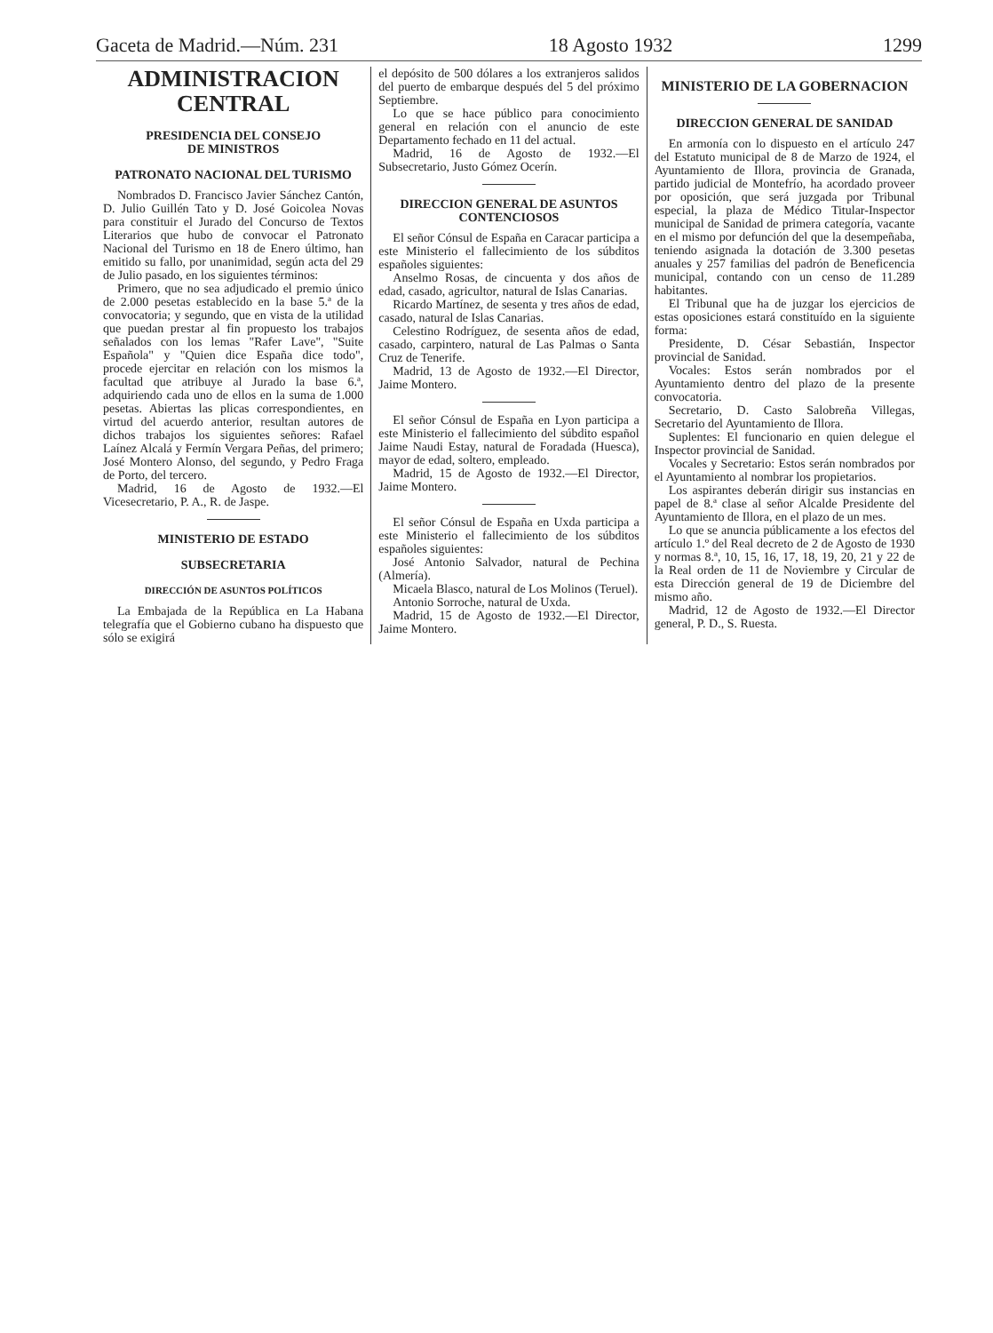Gaceta de Madrid.—Núm. 231 18 Agosto 1932 1299
ADMINISTRACION CENTRAL
PRESIDENCIA DEL CONSEJO
DE MINISTROS
PATRONATO NACIONAL DEL TURISMO
Nombrados D. Francisco Javier Sánchez Cantón, D. Julio Guillén Tato y D. José Goicolea Novas para constituir el Jurado del Concurso de Textos Literarios que hubo de convocar el Patronato Nacional del Turismo en 18 de Enero último, han emitido su fallo, por unanimidad, según acta del 29 de Julio pasado, en los siguientes términos:
Primero, que no sea adjudicado el premio único de 2.000 pesetas establecido en la base 5.ª de la convocatoria; y segundo, que en vista de la utilidad que puedan prestar al fin propuesto los trabajos señalados con los lemas "Rafer Lave", "Suite Española" y "Quien dice España dice todo", procede ejercitar en relación con los mismos la facultad que atribuye al Jurado la base 6.ª, adquiriendo cada uno de ellos en la suma de 1.000 pesetas. Abiertas las plicas correspondientes, en virtud del acuerdo anterior, resultan autores de dichos trabajos los siguientes señores: Rafael Laínez Alcalá y Fermín Vergara Peñas, del primero; José Montero Alonso, del segundo, y Pedro Fraga de Porto, del tercero.
Madrid, 16 de Agosto de 1932.—El Vicesecretario, P. A., R. de Jaspe.
MINISTERIO DE ESTADO
SUBSECRETARIA
DIRECCIÓN DE ASUNTOS POLÍTICOS
La Embajada de la República en La Habana telegrafía que el Gobierno cubano ha dispuesto que sólo se exigirá
el depósito de 500 dólares a los extranjeros salidos del puerto de embarque después del 5 del próximo Septiembre.
Lo que se hace público para conocimiento general en relación con el anuncio de este Departamento fechado en 11 del actual.
Madrid, 16 de Agosto de 1932.—El Subsecretario, Justo Gómez Ocerín.
DIRECCION GENERAL DE ASUNTOS CONTENCIOSOS
El señor Cónsul de España en Caracar participa a este Ministerio el fallecimiento de los súbditos españoles siguientes:
Anselmo Rosas, de cincuenta y dos años de edad, casado, agricultor, natural de Islas Canarias.
Ricardo Martínez, de sesenta y tres años de edad, casado, natural de Islas Canarias.
Celestino Rodríguez, de sesenta años de edad, casado, carpintero, natural de Las Palmas o Santa Cruz de Tenerife.
Madrid, 13 de Agosto de 1932.—El Director, Jaime Montero.
El señor Cónsul de España en Lyon participa a este Ministerio el fallecimiento del súbdito español Jaime Naudi Estay, natural de Foradada (Huesca), mayor de edad, soltero, empleado.
Madrid, 15 de Agosto de 1932.—El Director, Jaime Montero.
El señor Cónsul de España en Uxda participa a este Ministerio el fallecimiento de los súbditos españoles siguientes:
José Antonio Salvador, natural de Pechina (Almería).
Micaela Blasco, natural de Los Molinos (Teruel).
Antonio Sorroche, natural de Uxda.
Madrid, 15 de Agosto de 1932.—El Director, Jaime Montero.
MINISTERIO DE LA GOBERNACION
DIRECCION GENERAL DE SANIDAD
En armonía con lo dispuesto en el artículo 247 del Estatuto municipal de 8 de Marzo de 1924, el Ayuntamiento de Illora, provincia de Granada, partido judicial de Montefrío, ha acordado proveer por oposición, que será juzgada por Tribunal especial, la plaza de Médico Titular-Inspector municipal de Sanidad de primera categoría, vacante en el mismo por defunción del que la desempeñaba, teniendo asignada la dotación de 3.300 pesetas anuales y 257 familias del padrón de Beneficencia municipal, contando con un censo de 11.289 habitantes.
El Tribunal que ha de juzgar los ejercicios de estas oposiciones estará constituído en la siguiente forma:
Presidente, D. César Sebastián, Inspector provincial de Sanidad.
Vocales: Estos serán nombrados por el Ayuntamiento dentro del plazo de la presente convocatoria.
Secretario, D. Casto Salobreña Villegas, Secretario del Ayuntamiento de Illora.
Suplentes: El funcionario en quien delegue el Inspector provincial de Sanidad.
Vocales y Secretario: Estos serán nombrados por el Ayuntamiento al nombrar los propietarios.
Los aspirantes deberán dirigir sus instancias en papel de 8.ª clase al señor Alcalde Presidente del Ayuntamiento de Illora, en el plazo de un mes.
Lo que se anuncia públicamente a los efectos del artículo 1.º del Real decreto de 2 de Agosto de 1930 y normas 8.ª, 10, 15, 16, 17, 18, 19, 20, 21 y 22 de la Real orden de 11 de Noviembre y Circular de esta Dirección general de 19 de Diciembre del mismo año.
Madrid, 12 de Agosto de 1932.—El Director general, P. D., S. Ruesta.